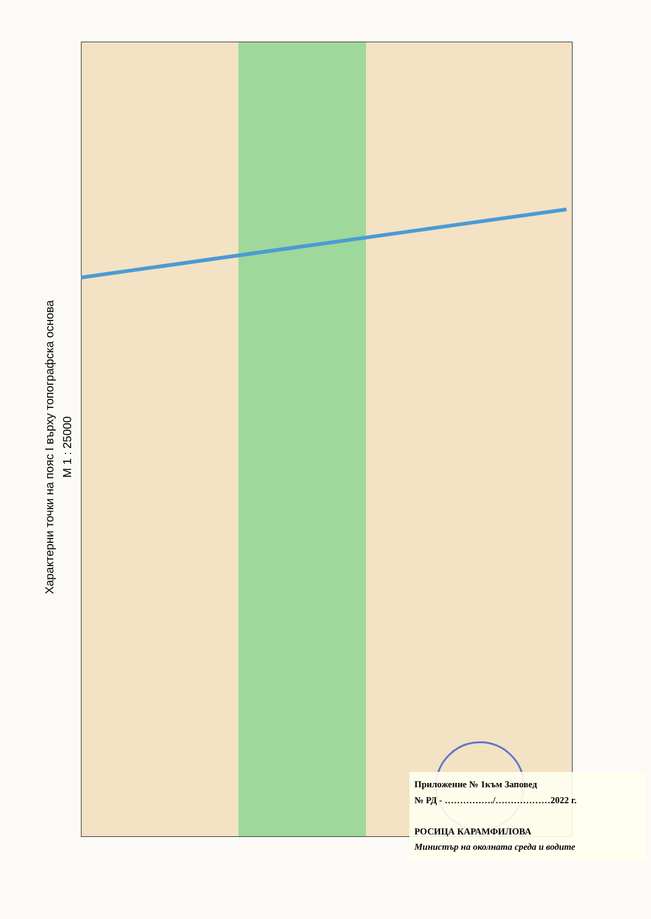Характерни точки на пояс I върху топографска основа
М 1 : 25000
Приложение № 1към Заповед
№ РД - ……………./………………2022 г.
РОСИЦА КАРАМФИЛОВА
Министър на околната среда и водите